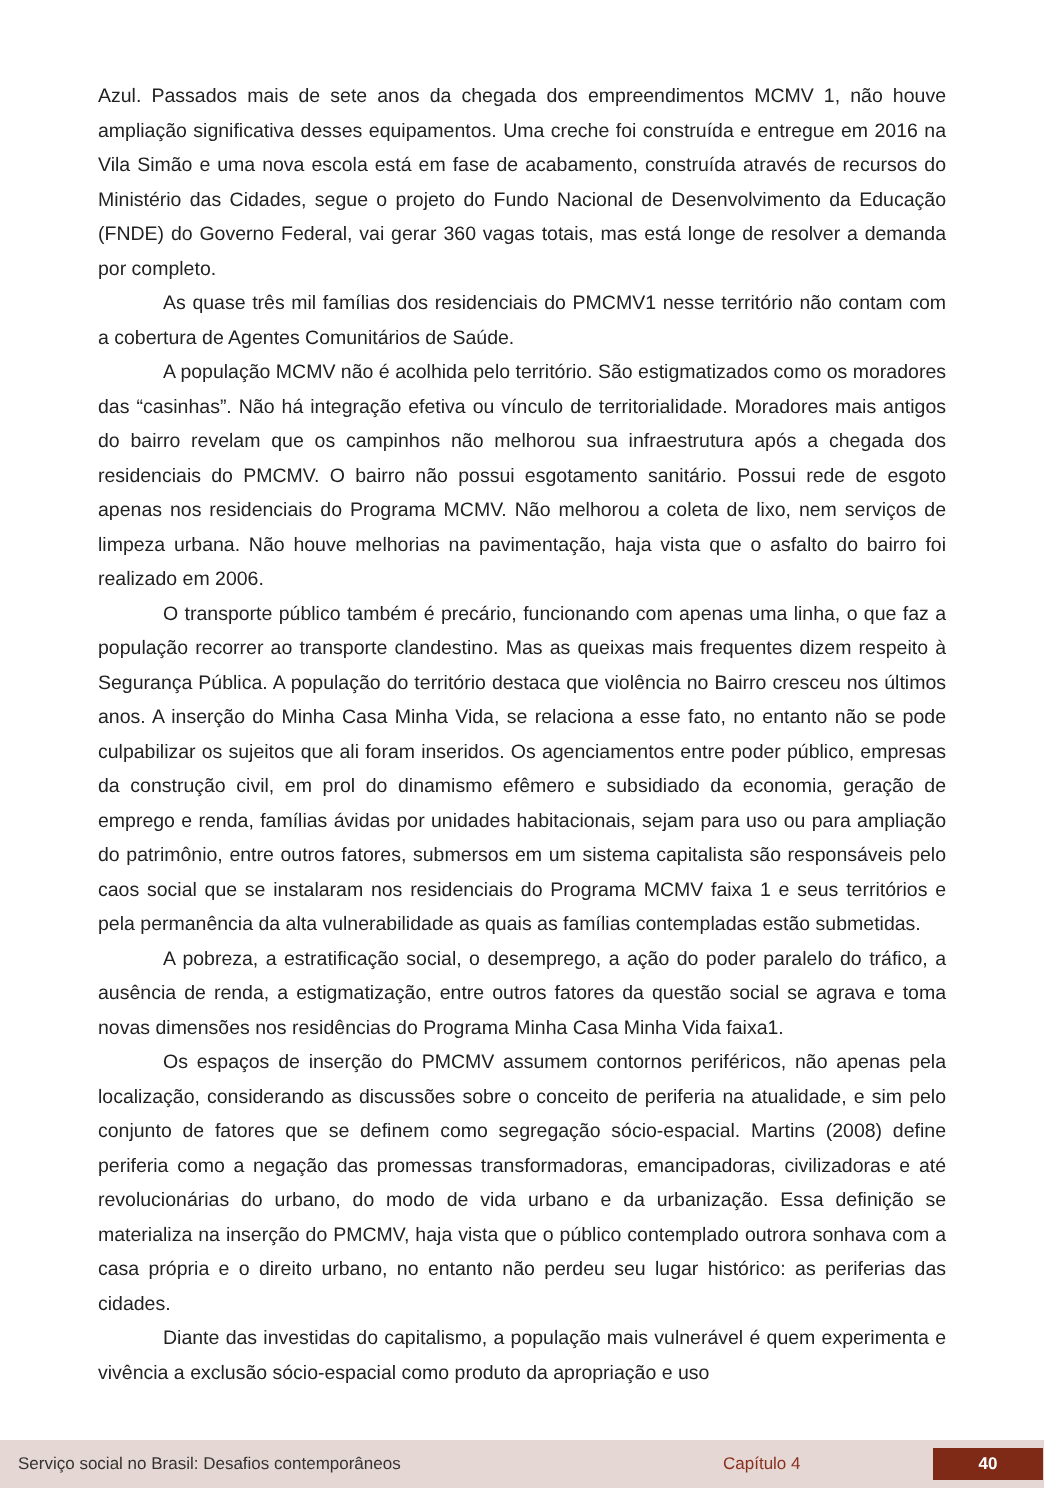Azul. Passados mais de sete anos da chegada dos empreendimentos MCMV 1, não houve ampliação significativa desses equipamentos. Uma creche foi construída e entregue em 2016 na Vila Simão e uma nova escola está em fase de acabamento, construída através de recursos do Ministério das Cidades, segue o projeto do Fundo Nacional de Desenvolvimento da Educação (FNDE) do Governo Federal, vai gerar 360 vagas totais, mas está longe de resolver a demanda por completo.
As quase três mil famílias dos residenciais do PMCMV1 nesse território não contam com a cobertura de Agentes Comunitários de Saúde.
A população MCMV não é acolhida pelo território. São estigmatizados como os moradores das “casinhas”. Não há integração efetiva ou vínculo de territorialidade. Moradores mais antigos do bairro revelam que os campinhos não melhorou sua infraestrutura após a chegada dos residenciais do PMCMV. O bairro não possui esgotamento sanitário. Possui rede de esgoto apenas nos residenciais do Programa MCMV. Não melhorou a coleta de lixo, nem serviços de limpeza urbana. Não houve melhorias na pavimentação, haja vista que o asfalto do bairro foi realizado em 2006.
O transporte público também é precário, funcionando com apenas uma linha, o que faz a população recorrer ao transporte clandestino. Mas as queixas mais frequentes dizem respeito à Segurança Pública. A população do território destaca que violência no Bairro cresceu nos últimos anos. A inserção do Minha Casa Minha Vida, se relaciona a esse fato, no entanto não se pode culpabilizar os sujeitos que ali foram inseridos. Os agenciamentos entre poder público, empresas da construção civil, em prol do dinamismo efêmero e subsidiado da economia, geração de emprego e renda, famílias ávidas por unidades habitacionais, sejam para uso ou para ampliação do patrimônio, entre outros fatores, submersos em um sistema capitalista são responsáveis pelo caos social que se instalaram nos residenciais do Programa MCMV faixa 1 e seus territórios e pela permanência da alta vulnerabilidade as quais as famílias contempladas estão submetidas.
A pobreza, a estratificação social, o desemprego, a ação do poder paralelo do tráfico, a ausência de renda, a estigmatização, entre outros fatores da questão social se agrava e toma novas dimensões nos residências do Programa Minha Casa Minha Vida faixa1.
Os espaços de inserção do PMCMV assumem contornos periféricos, não apenas pela localização, considerando as discussões sobre o conceito de periferia na atualidade, e sim pelo conjunto de fatores que se definem como segregação sócio-espacial. Martins (2008) define periferia como a negação das promessas transformadoras, emancipadoras, civilizadoras e até revolucionárias do urbano, do modo de vida urbano e da urbanização. Essa definição se materializa na inserção do PMCMV, haja vista que o público contemplado outrora sonhava com a casa própria e o direito urbano, no entanto não perdeu seu lugar histórico: as periferias das cidades.
Diante das investidas do capitalismo, a população mais vulnerável é quem experimenta e vivência a exclusão sócio-espacial como produto da apropriação e uso
Serviço social no Brasil: Desafios contemporâneos Capítulo 4 40